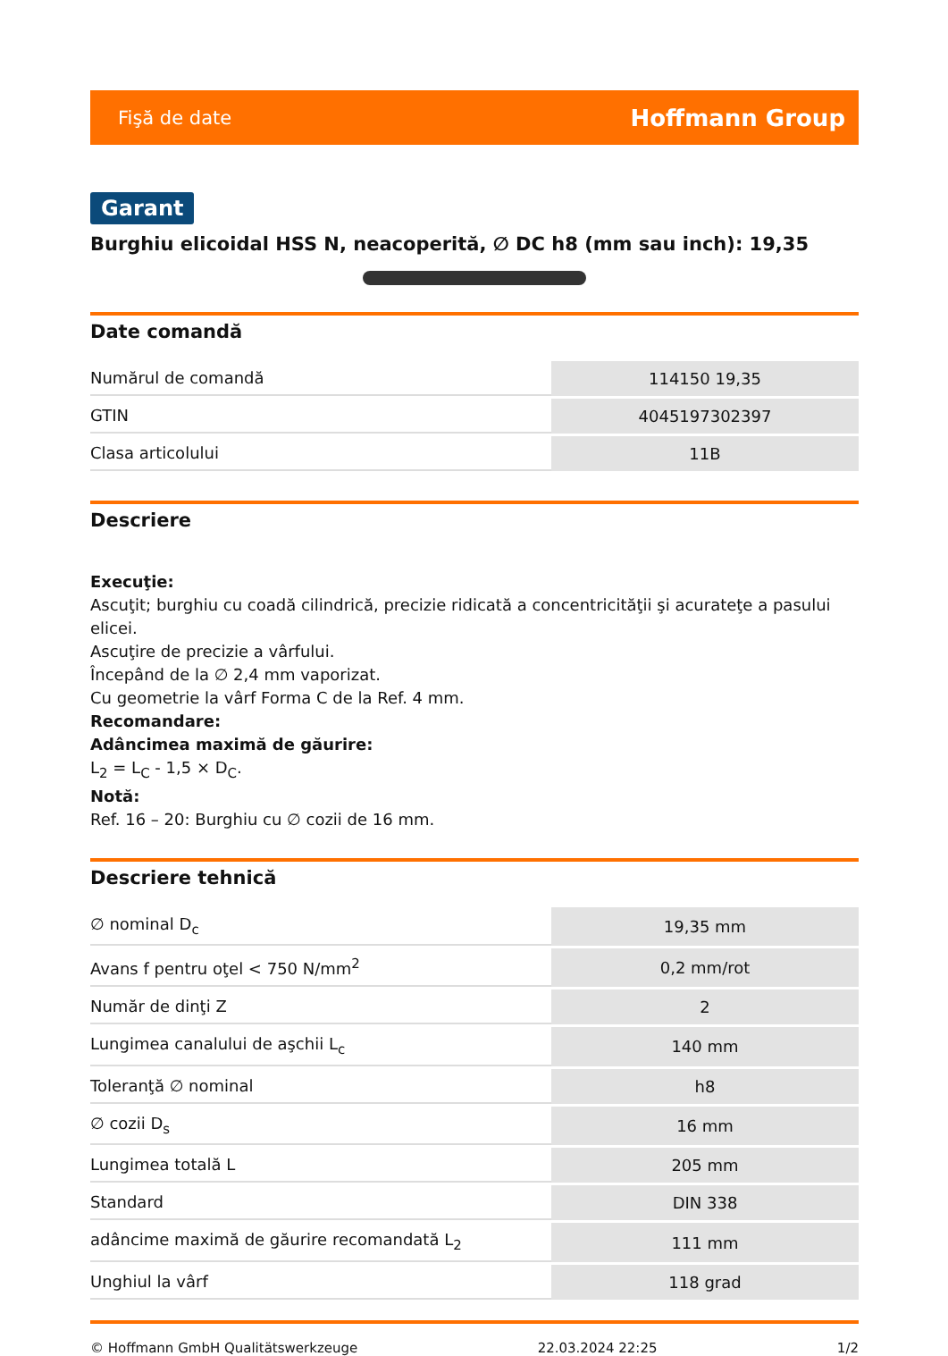Fişă de date Hoffmann Group
Garant
Burghiu elicoidal HSS N, neacoperită, ∅ DC h8 (mm sau inch): 19,35
Date comandă
| Numărul de comandă | 114150 19,35 |
| GTIN | 4045197302397 |
| Clasa articolului | 11B |
Descriere
Execuţie:
Ascuţit; burghiu cu coadă cilindrică, precizie ridicată a concentricităţii şi acurateţe a pasului elicei.
Ascuţire de precizie a vârfului.
Începând de la ∅ 2,4 mm vaporizat.
Cu geometrie la vârf Forma C de la Ref. 4 mm.
Recomandare:
Adâncimea maximă de găurire:
L<sub>2</sub> = L<sub>C</sub> - 1,5 × D<sub>C</sub>.
Notă:
Ref. 16 – 20: Burghiu cu ∅ cozii de 16 mm.
Descriere tehnică
| ∅ nominal D<sub>c</sub> | 19,35 mm |
| Avans f pentru oţel < 750 N/mm<sup>2</sup> | 0,2 mm/rot |
| Număr de dinţi Z | 2 |
| Lungimea canalului de aşchii L<sub>c</sub> | 140 mm |
| Toleranţă ∅ nominal | h8 |
| ∅ cozii D<sub>s</sub> | 16 mm |
| Lungimea totală L | 205 mm |
| Standard | DIN 338 |
| adâncime maximă de găurire recomandată L<sub>2</sub> | 111 mm |
| Unghiul la vârf | 118 grad |
© Hoffmann GmbH Qualitätswerkzeuge 22.03.2024 22:25 1/2